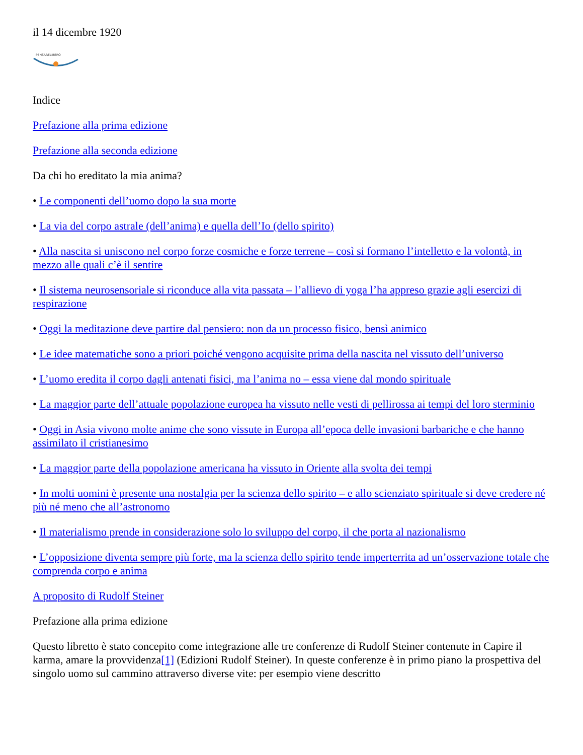il 14 dicembre 1920
PENSARELIBERO
Indice
Prefazione alla prima edizione
Prefazione alla seconda edizione
Da chi ho ereditato la mia anima?
• Le componenti dell’uomo dopo la sua morte
• La via del corpo astrale (dell’anima) e quella dell’Io (dello spirito)
• Alla nascita si uniscono nel corpo forze cosmiche e forze terrene – così si formano l’intelletto e la volontà, in mezzo alle quali c’è il sentire
• Il sistema neurosensoriale si riconduce alla vita passata – l’allievo di yoga l’ha appreso grazie agli esercizi di respirazione
• Oggi la meditazione deve partire dal pensiero: non da un processo fisico, bensì animico
• Le idee matematiche sono a priori poiché vengono acquisite prima della nascita nel vissuto dell’universo
• L’uomo eredita il corpo dagli antenati fisici, ma l’anima no – essa viene dal mondo spirituale
• La maggior parte dell’attuale popolazione europea ha vissuto nelle vesti di pellirossa ai tempi del loro sterminio
• Oggi in Asia vivono molte anime che sono vissute in Europa all’epoca delle invasioni barbariche e che hanno assimilato il cristianesimo
• La maggior parte della popolazione americana ha vissuto in Oriente alla svolta dei tempi
• In molti uomini è presente una nostalgia per la scienza dello spirito – e allo scienziato spirituale si deve credere né più né meno che all’astronomo
• Il materialismo prende in considerazione solo lo sviluppo del corpo, il che porta al nazionalismo
• L’opposizione diventa sempre più forte, ma la scienza dello spirito tende imperterrita ad un’osservazione totale che comprenda corpo e anima
A proposito di Rudolf Steiner
Prefazione alla prima edizione
Questo libretto è stato concepito come integrazione alle tre conferenze di Rudolf Steiner contenute in Capire il karma, amare la provvidenza[1] (Edizioni Rudolf Steiner). In queste conferenze è in primo piano la prospettiva del singolo uomo sul cammino attraverso diverse vite: per esempio viene descritto